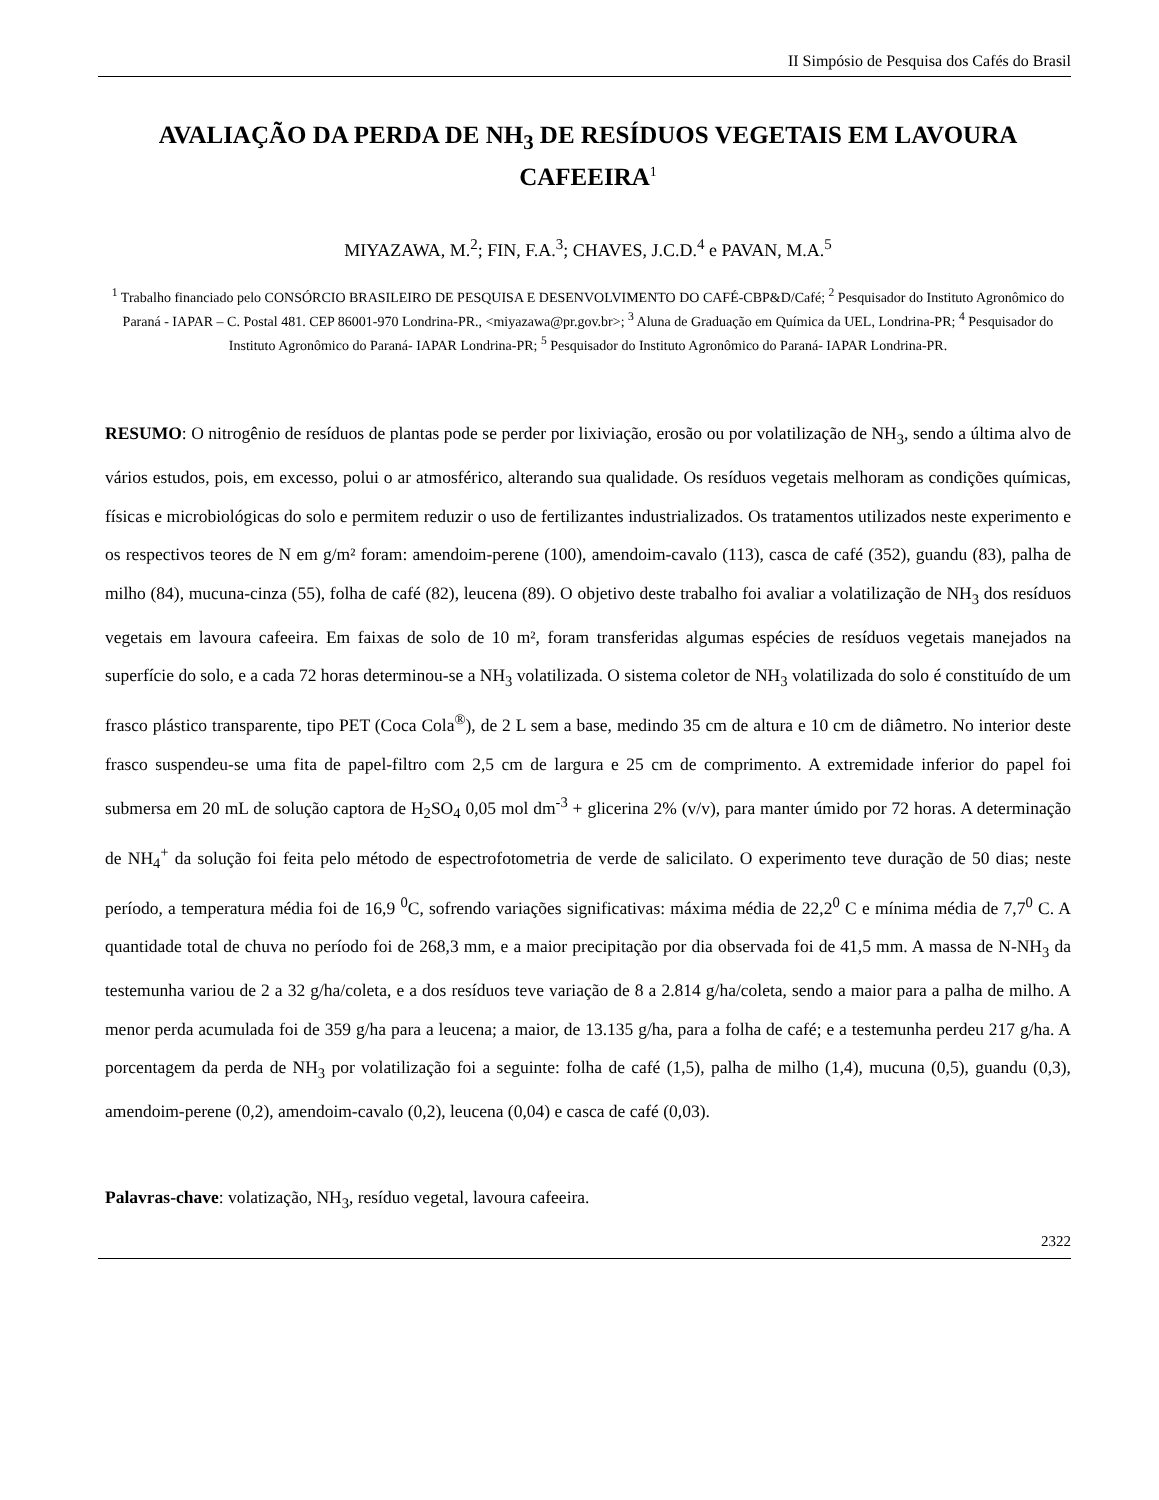II Simpósio de Pesquisa dos Cafés do Brasil
AVALIAÇÃO DA PERDA DE NH<sub>3</sub> DE RESÍDUOS VEGETAIS EM LAVOURA CAFEEIRA<sup>1</sup>
MIYAZAWA, M.<sup>2</sup>; FIN, F.A.<sup>3</sup>; CHAVES, J.C.D.<sup>4</sup> e PAVAN, M.A.<sup>5</sup>
<sup>1</sup> Trabalho financiado pelo CONSÓRCIO BRASILEIRO DE PESQUISA E DESENVOLVIMENTO DO CAFÉ-CBP&D/Café; <sup>2</sup> Pesquisador do Instituto Agronômico do Paraná - IAPAR – C. Postal 481. CEP 86001-970 Londrina-PR., <miyazawa@pr.gov.br>; <sup>3</sup> Aluna de Graduação em Química da UEL, Londrina-PR; <sup>4</sup> Pesquisador do Instituto Agronômico do Paraná- IAPAR Londrina-PR; <sup>5</sup> Pesquisador do Instituto Agronômico do Paraná- IAPAR Londrina-PR.
RESUMO: O nitrogênio de resíduos de plantas pode se perder por lixiviação, erosão ou por volatilização de NH<sub>3</sub>, sendo a última alvo de vários estudos, pois, em excesso, polui o ar atmosférico, alterando sua qualidade. Os resíduos vegetais melhoram as condições químicas, físicas e microbiológicas do solo e permitem reduzir o uso de fertilizantes industrializados. Os tratamentos utilizados neste experimento e os respectivos teores de N em g/m² foram: amendoim-perene (100), amendoim-cavalo (113), casca de café (352), guandu (83), palha de milho (84), mucuna-cinza (55), folha de café (82), leucena (89). O objetivo deste trabalho foi avaliar a volatilização de NH<sub>3</sub> dos resíduos vegetais em lavoura cafeeira. Em faixas de solo de 10 m², foram transferidas algumas espécies de resíduos vegetais manejados na superfície do solo, e a cada 72 horas determinou-se a NH<sub>3</sub> volatilizada. O sistema coletor de NH<sub>3</sub> volatilizada do solo é constituído de um frasco plástico transparente, tipo PET (Coca Cola<sup>®</sup>), de 2 L sem a base, medindo 35 cm de altura e 10 cm de diâmetro. No interior deste frasco suspendeu-se uma fita de papel-filtro com 2,5 cm de largura e 25 cm de comprimento. A extremidade inferior do papel foi submersa em 20 mL de solução captora de H<sub>2</sub>SO<sub>4</sub> 0,05 mol dm<sup>-3</sup> + glicerina 2% (v/v), para manter úmido por 72 horas. A determinação de NH<sub>4</sub><sup>+</sup> da solução foi feita pelo método de espectrofotometria de verde de salicilato. O experimento teve duração de 50 dias; neste período, a temperatura média foi de 16,9 <sup>0</sup>C, sofrendo variações significativas: máxima média de 22,2<sup>0</sup> C e mínima média de 7,7<sup>0</sup> C. A quantidade total de chuva no período foi de 268,3 mm, e a maior precipitação por dia observada foi de 41,5 mm. A massa de N-NH<sub>3</sub> da testemunha variou de 2 a 32 g/ha/coleta, e a dos resíduos teve variação de 8 a 2.814 g/ha/coleta, sendo a maior para a palha de milho. A menor perda acumulada foi de 359 g/ha para a leucena; a maior, de 13.135 g/ha, para a folha de café; e a testemunha perdeu 217 g/ha. A porcentagem da perda de NH<sub>3</sub> por volatilização foi a seguinte: folha de café (1,5), palha de milho (1,4), mucuna (0,5), guandu (0,3), amendoim-perene (0,2), amendoim-cavalo (0,2), leucena (0,04) e casca de café (0,03).
Palavras-chave: volatização, NH<sub>3</sub>, resíduo vegetal, lavoura cafeeira.
2322